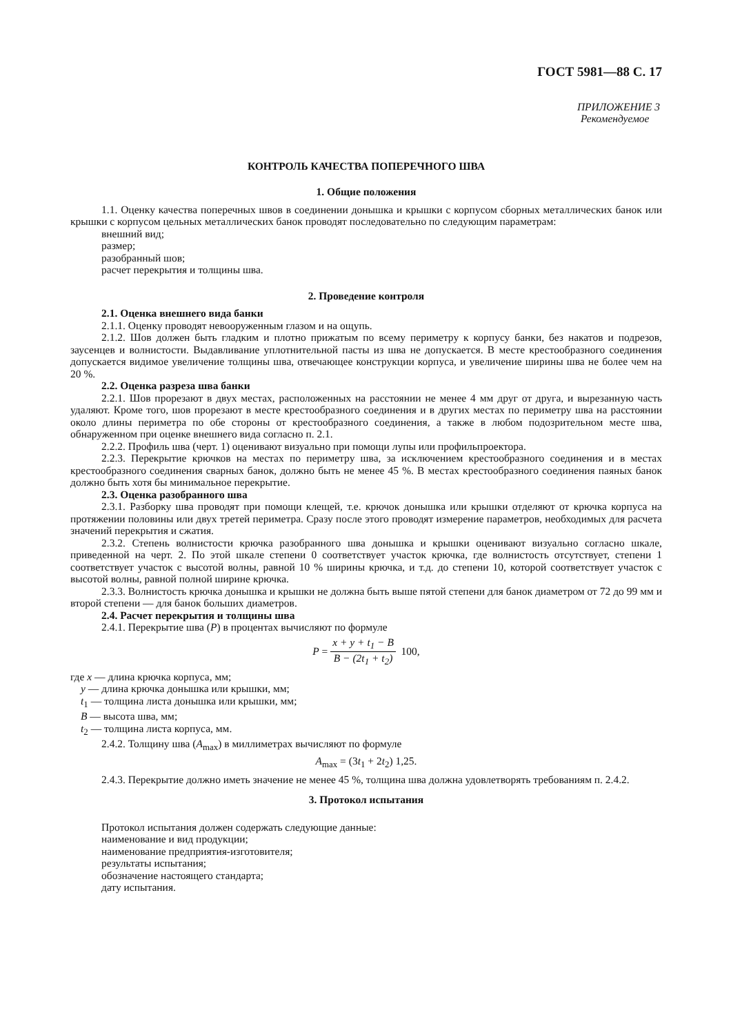ГОСТ 5981—88 С. 17
ПРИЛОЖЕНИЕ 3
Рекомендуемое
КОНТРОЛЬ КАЧЕСТВА ПОПЕРЕЧНОГО ШВА
1. Общие положения
1.1. Оценку качества поперечных швов в соединении донышка и крышки с корпусом сборных металлических банок или крышки с корпусом цельных металлических банок проводят последовательно по следующим параметрам:
внешний вид;
размер;
разобранный шов;
расчет перекрытия и толщины шва.
2. Проведение контроля
2.1. Оценка внешнего вида банки
2.1.1. Оценку проводят невооруженным глазом и на ощупь.
2.1.2. Шов должен быть гладким и плотно прижатым по всему периметру к корпусу банки, без накатов и подрезов, заусенцев и волнистости. Выдавливание уплотнительной пасты из шва не допускается. В месте крестообразного соединения допускается видимое увеличение толщины шва, отвечающее конструкции корпуса, и увеличение ширины шва не более чем на 20 %.
2.2. Оценка разреза шва банки
2.2.1. Шов прорезают в двух местах, расположенных на расстоянии не менее 4 мм друг от друга, и вырезанную часть удаляют. Кроме того, шов прорезают в месте крестообразного соединения и в других местах по периметру шва на расстоянии около длины периметра по обе стороны от крестообразного соединения, а также в любом подозрительном месте шва, обнаруженном при оценке внешнего вида согласно п. 2.1.
2.2.2. Профиль шва (черт. 1) оценивают визуально при помощи лупы или профильпроектора.
2.2.3. Перекрытие крючков на местах по периметру шва, за исключением крестообразного соединения и в местах крестообразного соединения сварных банок, должно быть не менее 45 %. В местах крестообразного соединения паяных банок должно быть хотя бы минимальное перекрытие.
2.3. Оценка разобранного шва
2.3.1. Разборку шва проводят при помощи клещей, т.е. крючок донышка или крышки отделяют от крючка корпуса на протяжении половины или двух третей периметра. Сразу после этого проводят измерение параметров, необходимых для расчета значений перекрытия и сжатия.
2.3.2. Степень волнистости крючка разобранного шва донышка и крышки оценивают визуально согласно шкале, приведенной на черт. 2. По этой шкале степени 0 соответствует участок крючка, где волнистость отсутствует, степени 1 соответствует участок с высотой волны, равной 10 % ширины крючка, и т.д. до степени 10, которой соответствует участок с высотой волны, равной полной ширине крючка.
2.3.3. Волнистость крючка донышка и крышки не должна быть выше пятой степени для банок диаметром от 72 до 99 мм и второй степени — для банок больших диаметров.
2.4. Расчет перекрытия и толщины шва
2.4.1. Перекрытие шва (P) в процентах вычисляют по формуле
P = x + y + t<sub>1</sub> − B B − (2t<sub>1</sub> + t<sub>2</sub>) 100,
где x — длина крючка корпуса, мм;
y — длина крючка донышка или крышки, мм;
t<sub>1</sub> — толщина листа донышка или крышки, мм;
B — высота шва, мм;
t<sub>2</sub> — толщина листа корпуса, мм.
2.4.2. Толщину шва (A<sub>max</sub>) в миллиметрах вычисляют по формуле
A<sub>max</sub> = (3t<sub>1</sub> + 2t<sub>2</sub>) 1,25.
2.4.3. Перекрытие должно иметь значение не менее 45 %, толщина шва должна удовлетворять требованиям п. 2.4.2.
3. Протокол испытания
Протокол испытания должен содержать следующие данные:
наименование и вид продукции;
наименование предприятия-изготовителя;
результаты испытания;
обозначение настоящего стандарта;
дату испытания.